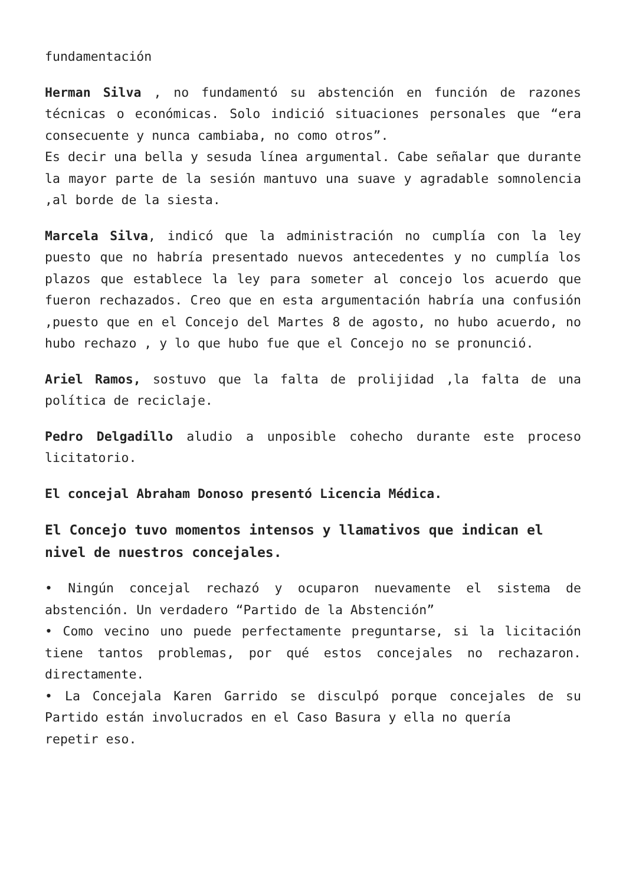fundamentación
Herman Silva , no fundamentó su abstención en función de razones técnicas o económicas. Solo indició situaciones personales que “era consecuente y nunca cambiaba, no como otros”.
Es decir una bella y sesuda línea argumental. Cabe señalar que durante la mayor parte de la sesión mantuvo una suave y agradable somnolencia ,al borde de la siesta.
Marcela Silva, indicó que la administración no cumplía con la ley puesto que no habría presentado nuevos antecedentes y no cumplía los plazos que establece la ley para someter al concejo los acuerdo que fueron rechazados. Creo que en esta argumentación habría una confusión ,puesto que en el Concejo del Martes 8 de agosto, no hubo acuerdo, no hubo rechazo , y lo que hubo fue que el Concejo no se pronunció.
Ariel Ramos, sostuvo que la falta de prolijidad ,la falta de una política de reciclaje.
Pedro Delgadillo aludio a unposible cohecho durante este proceso licitatorio.
El concejal Abraham Donoso presentó Licencia Médica.
El Concejo tuvo momentos intensos y llamativos que indican el nivel de nuestros concejales.
• Ningún concejal rechazó y ocuparon nuevamente el sistema de abstención. Un verdadero “Partido de la Abstención”
• Como vecino uno puede perfectamente preguntarse, si la licitación tiene tantos problemas, por qué estos concejales no rechazaron. directamente.
• La Concejala Karen Garrido se disculpó porque concejales de su Partido están involucrados en el Caso Basura y ella no quería
repetir eso.